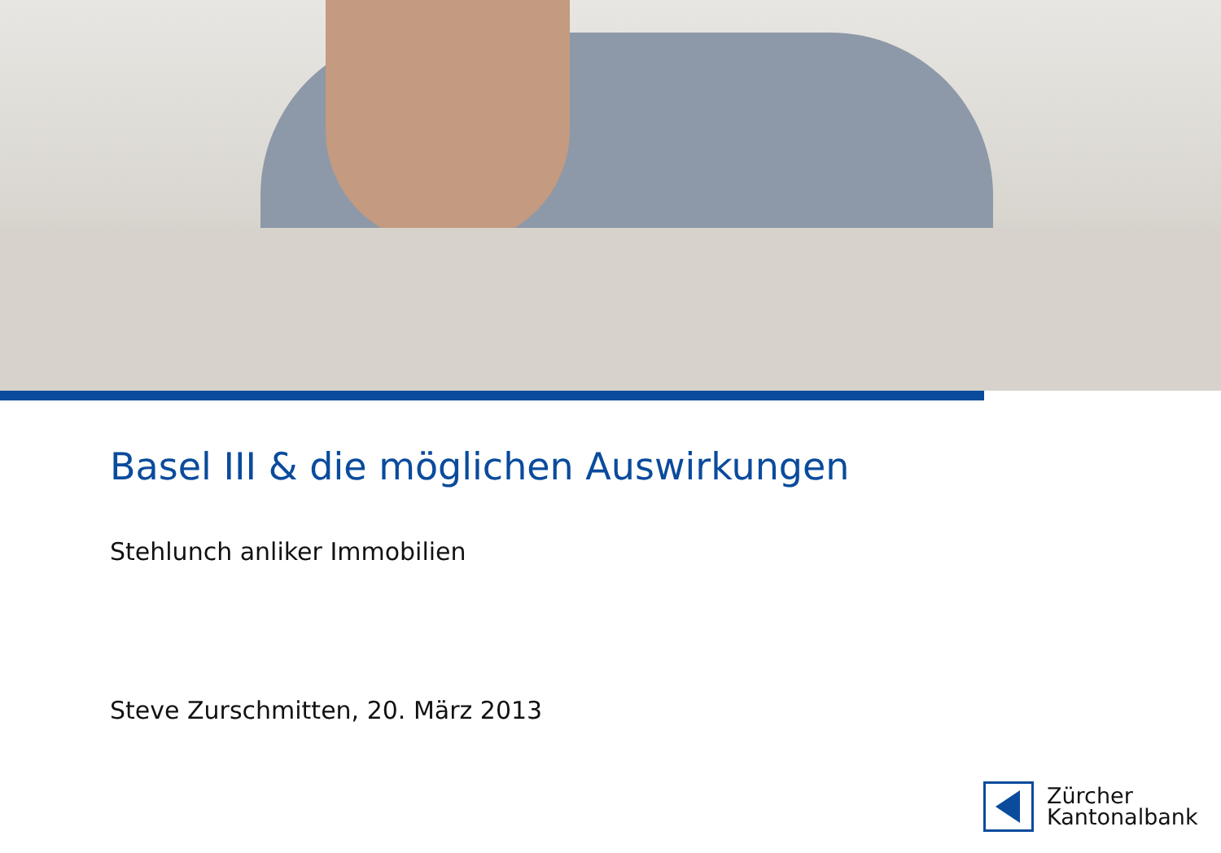Basel III & die möglichen Auswirkungen
Stehlunch anliker Immobilien
Steve Zurschmitten, 20. März 2013
Zürcher
Kantonalbank